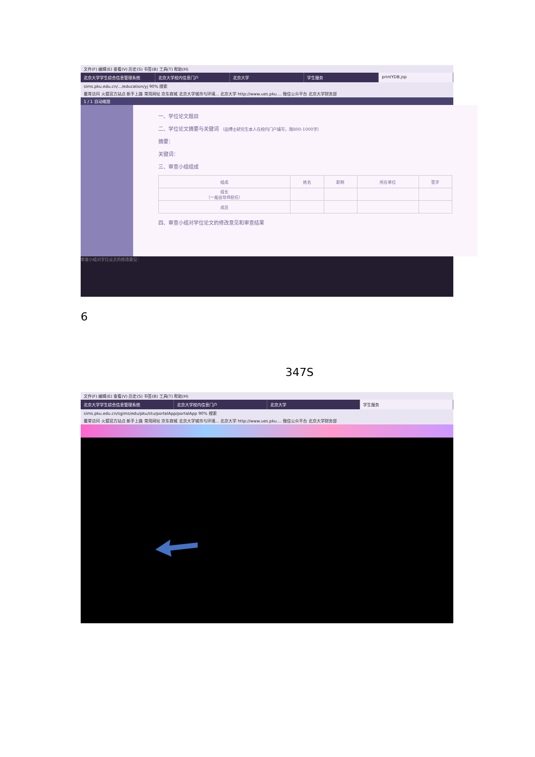文件(F) 编辑(E) 查看(V) 历史(S) 书签(B) 工具(T) 帮助(H)
北京大学学生综合信息管理系统 北京大学校内信息门户 北京大学 学生服务 printYDB.jsp
sims.pku.edu.cn/.../education/yj 90% 搜索
最常访问 火狐官方站点 新手上路 常用网址 京东商城 北京大学城市与环境... 北京大学 http://www.ues.pku.... 微信公众平台 北京大学财务部
1 / 1 自动缩放
一、学位论文题目
二、学位论文摘要与关键词 （由博士研究生本人在校内门户填写，限800-1000字）
摘要：
关键词：
三、审查小组组成
| 组成 | 姓名 | 职称 | 所在单位 | 签字 |
| --- | --- | --- | --- | --- |
| 组长 （一般由导师担任） | | | | |
| 成员 | | | | |
四、审查小组对学位论文的修改意见和审查结果
审查小组对学位论文的修改意见：
6
347S
文件(F) 编辑(E) 查看(V) 历史(S) 书签(B) 工具(T) 帮助(H)
北京大学学生综合信息管理系统 北京大学校内信息门户 北京大学 学生服务
sims.pku.edu.cn/sgims/edu/pku/stu/portalApp/portalApp 90% 搜索
最常访问 火狐官方站点 新手上路 常用网址 京东商城 北京大学城市与环境... 北京大学 http://www.ues.pku.... 微信公众平台 北京大学财务部